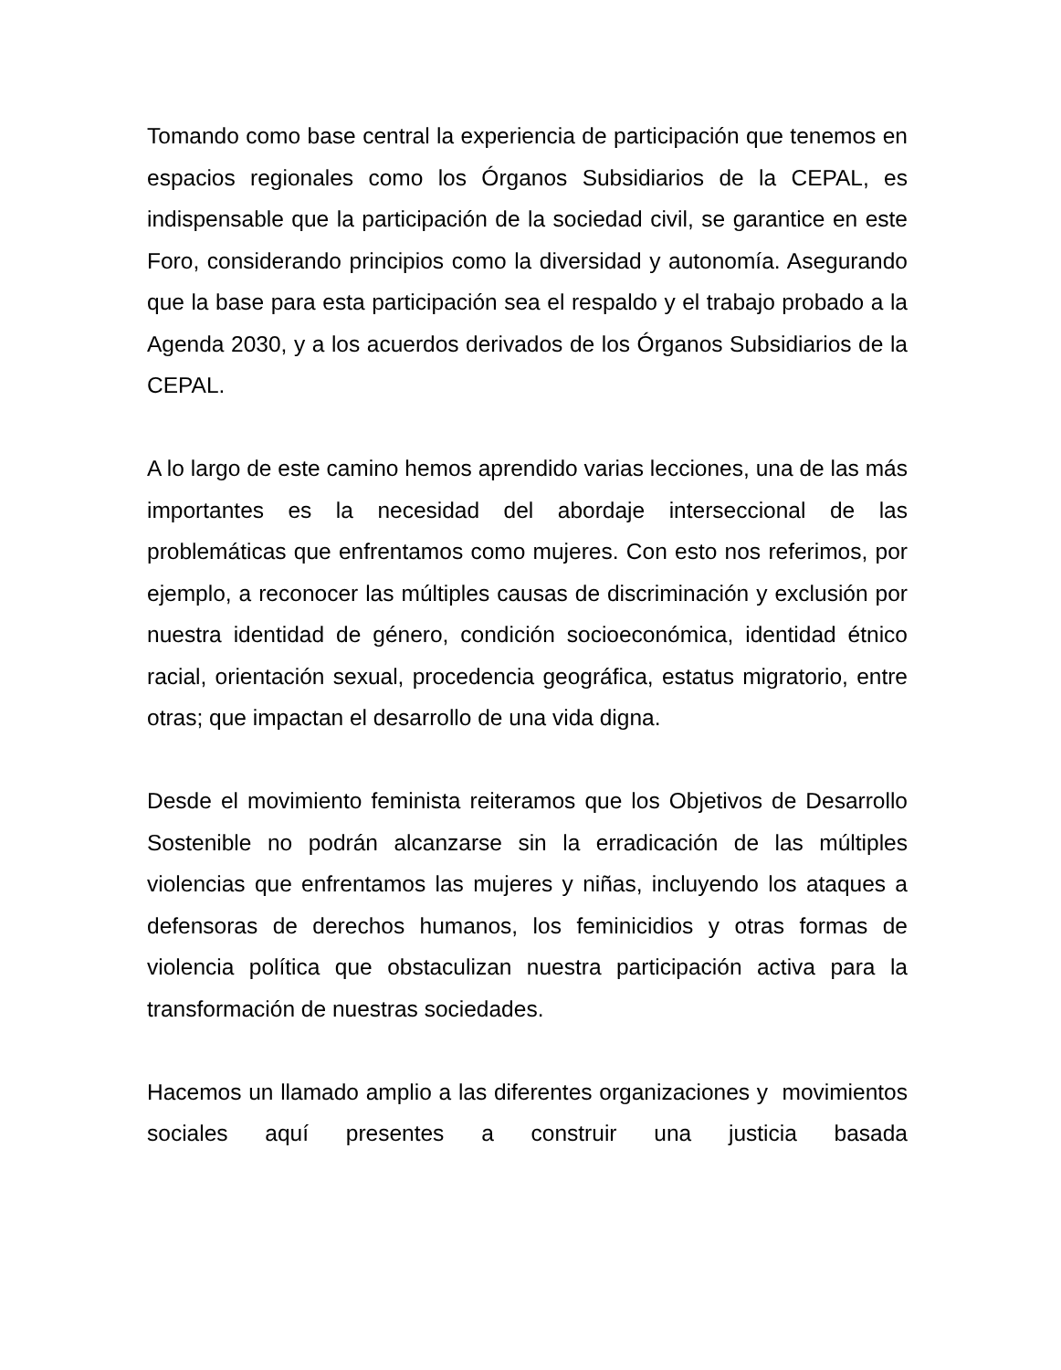Tomando como base central la experiencia de participación que tenemos en espacios regionales como los Órganos Subsidiarios de la CEPAL, es indispensable que la participación de la sociedad civil, se garantice en este Foro, considerando principios como la diversidad y autonomía. Asegurando que la base para esta participación sea el respaldo y el trabajo probado a la Agenda 2030, y a los acuerdos derivados de los Órganos Subsidiarios de la CEPAL.
A lo largo de este camino hemos aprendido varias lecciones, una de las más importantes es la necesidad del abordaje interseccional de las problemáticas que enfrentamos como mujeres. Con esto nos referimos, por ejemplo, a reconocer las múltiples causas de discriminación y exclusión por nuestra identidad de género, condición socioeconómica, identidad étnico racial, orientación sexual, procedencia geográfica, estatus migratorio, entre otras; que impactan el desarrollo de una vida digna.
Desde el movimiento feminista reiteramos que los Objetivos de Desarrollo Sostenible no podrán alcanzarse sin la erradicación de las múltiples violencias que enfrentamos las mujeres y niñas, incluyendo los ataques a defensoras de derechos humanos, los feminicidios y otras formas de violencia política que obstaculizan nuestra participación activa para la transformación de nuestras sociedades.
Hacemos un llamado amplio a las diferentes organizaciones y movimientos sociales aquí presentes a construir una justicia basada